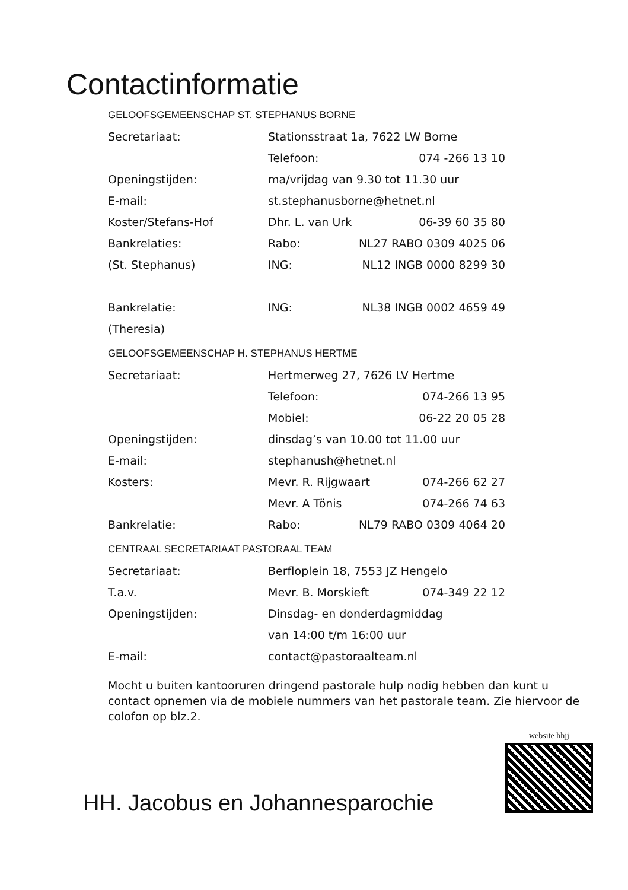Contactinformatie
GELOOFSGEMEENSCHAP ST. STEPHANUS BORNE
Secretariaat: Stationsstraat 1a, 7622 LW Borne
Telefoon: 074 -266 13 10
Openingstijden: ma/vrijdag van 9.30 tot 11.30 uur
E-mail: st.stephanusborne@hetnet.nl
Koster/Stefans-Hof Dhr. L. van Urk 06-39 60 35 80
Bankrelaties: Rabo: NL27 RABO 0309 4025 06
(St. Stephanus) ING: NL12 INGB 0000 8299 30
Bankrelatie: ING: NL38 INGB 0002 4659 49
(Theresia)
GELOOFSGEMEENSCHAP H. STEPHANUS HERTME
Secretariaat: Hertmerweg 27, 7626 LV Hertme
Telefoon: 074-266 13 95
Mobiel: 06-22 20 05 28
Openingstijden: dinsdag’s van 10.00 tot 11.00 uur
E-mail: stephanush@hetnet.nl
Kosters: Mevr. R. Rijgwaart 074-266 62 27
Mevr. A Tönis 074-266 74 63
Bankrelatie: Rabo: NL79 RABO 0309 4064 20
CENTRAAL SECRETARIAAT PASTORAAL TEAM
Secretariaat: Berfloplein 18, 7553 JZ Hengelo
T.a.v. Mevr. B. Morskieft 074-349 22 12
Openingstijden: Dinsdag- en donderdagmiddag
van 14:00 t/m 16:00 uur
E-mail: contact@pastoraalteam.nl
Mocht u buiten kantooruren dringend pastorale hulp nodig hebben dan kunt u contact opnemen via de mobiele nummers van het pastorale team. Zie hiervoor de colofon op blz.2.
HH. Jacobus en Johannesparochie
website hhjj